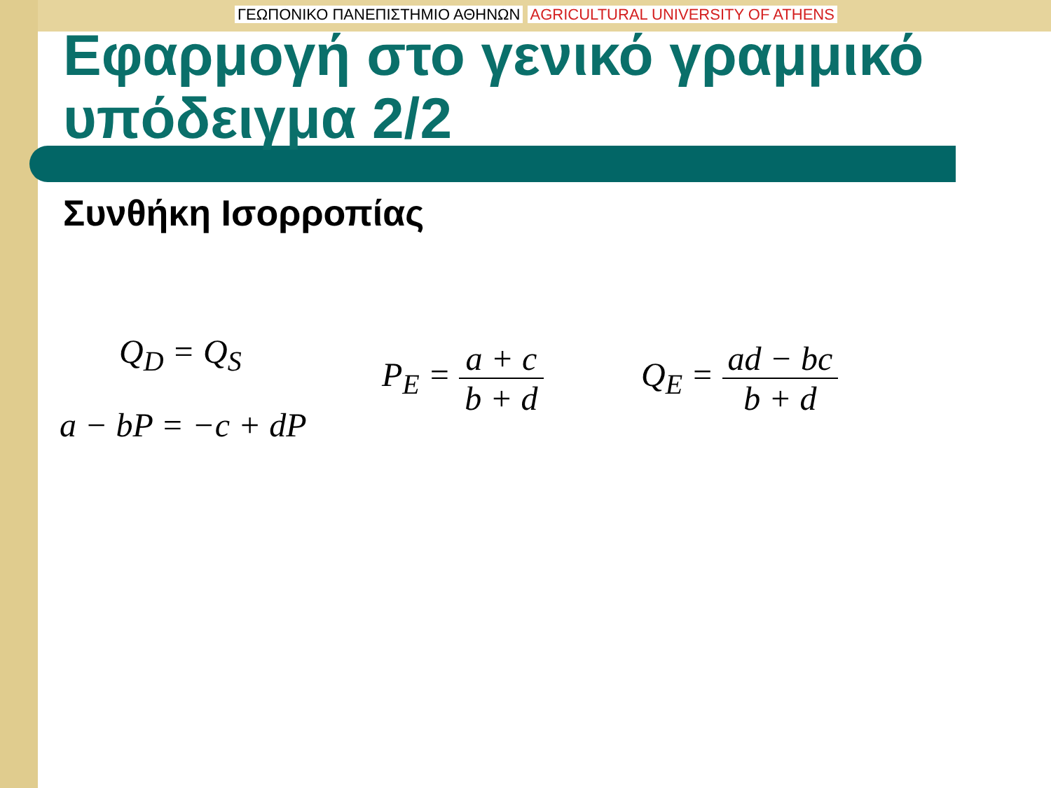ΓΕΩΠΟΝΙΚΟ ΠΑΝΕΠΙΣΤΗΜΙΟ ΑΘΗΝΩΝ AGRICULTURAL UNIVERSITY OF ATHENS
Εφαρμογή στο γενικό γραμμικό υπόδειγμα 2/2
Συνθήκη Ισορροπίας
Q<sub>D</sub> = Q<sub>S</sub>
a − bP = −c + dP
P<sub>E</sub> = a + c b + d
Q<sub>E</sub> = ad − bc b + d